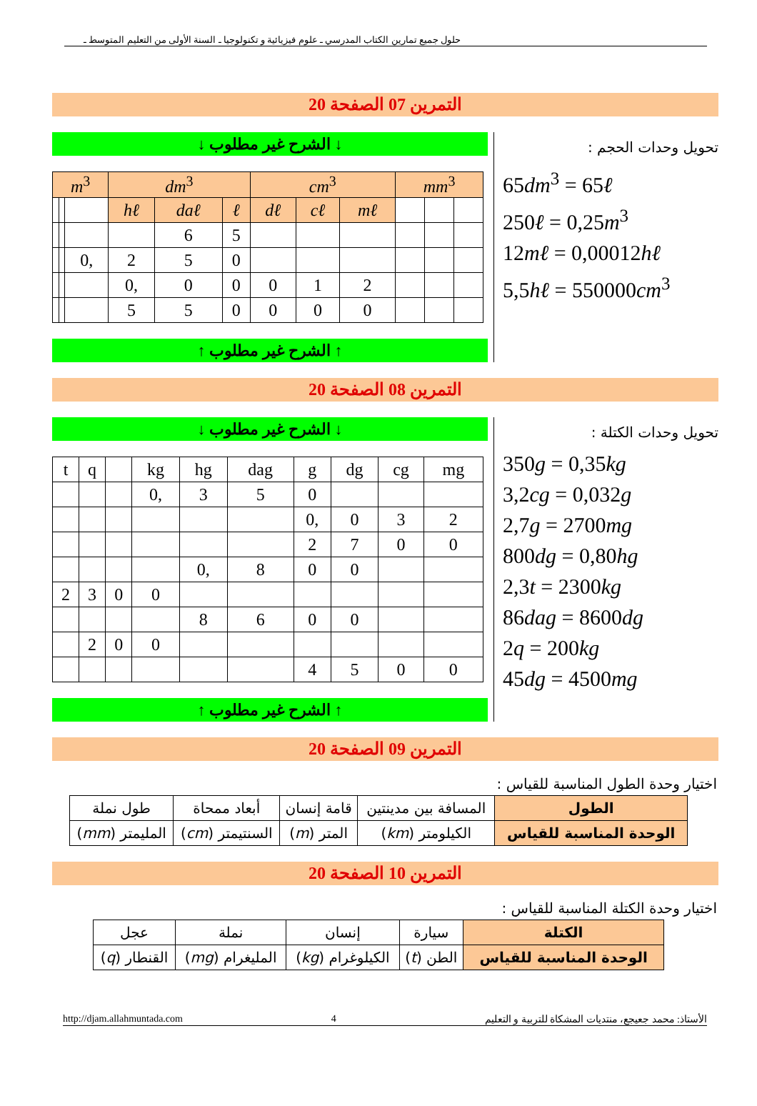حلول جميع تمارين الكتاب المدرسي ـ علوم فيزيائية و تكنولوجيا ـ السنة الأولى من التعليم المتوسط ـ
التمرين 07 الصفحة 20
↓ الشرح غير مطلوب ↓
| m<sup>3</sup> | | | dm<sup>3</sup> | | | cm<sup>3</sup> | | | mm<sup>3</sup> | | |
| | | | hℓ | daℓ | ℓ | dℓ | cℓ | mℓ | | | |
| | | | | 6 | 5 | | | | | | |
| | | 0, | 2 | 5 | 0 | | | | | | |
| | | | 0, | 0 | 0 | 0 | 1 | 2 | | | |
| | | | 5 | 5 | 0 | 0 | 0 | 0 | | | |
↑ الشرح غير مطلوب ↑
تحويل وحدات الحجم :
65dm<sup>3</sup> = 65ℓ
250ℓ = 0,25m<sup>3</sup>
12mℓ = 0,00012hℓ
5,5hℓ = 550000cm<sup>3</sup>
التمرين 08 الصفحة 20
↓ الشرح غير مطلوب ↓
| t | q | | kg | hg | dag | g | dg | cg | mg |
| | | | 0, | 3 | 5 | 0 | | | |
| | | | | | | 0, | 0 | 3 | 2 |
| | | | | | | 2 | 7 | 0 | 0 |
| | | | | 0, | 8 | 0 | 0 | | |
| 2 | 3 | 0 | 0 | | | | | | |
| | | | | 8 | 6 | 0 | 0 | | |
| | 2 | 0 | 0 | | | | | | |
| | | | | | | 4 | 5 | 0 | 0 |
↑ الشرح غير مطلوب ↑
تحويل وحدات الكتلة :
350g = 0,35kg
3,2cg = 0,032g
2,7g = 2700mg
800dg = 0,80hg
2,3t = 2300kg
86dag = 8600dg
2q = 200kg
45dg = 4500mg
التمرين 09 الصفحة 20
اختيار وحدة الطول المناسبة للقياس :
| الطول | المسافة بين مدينتين | قامة إنسان | أبعاد ممحاة | طول نملة |
| الوحدة المناسبة للقياس | الكيلومتر ( km ) | المتر ( m ) | السنتيمتر ( cm ) | المليمتر ( mm ) |
التمرين 10 الصفحة 20
اختيار وحدة الكتلة المناسبة للقياس :
| الكتلة | سيارة | إنسان | نملة | عجل |
| الوحدة المناسبة للقياس | الطن ( t ) | الكيلوغرام ( kg ) | المليغرام ( mg ) | القنطار ( q ) |
http://djam.allahmuntada.com 4 الأستاذ: محمد جعيجع، منتديات المشكاة للتربية و التعليم